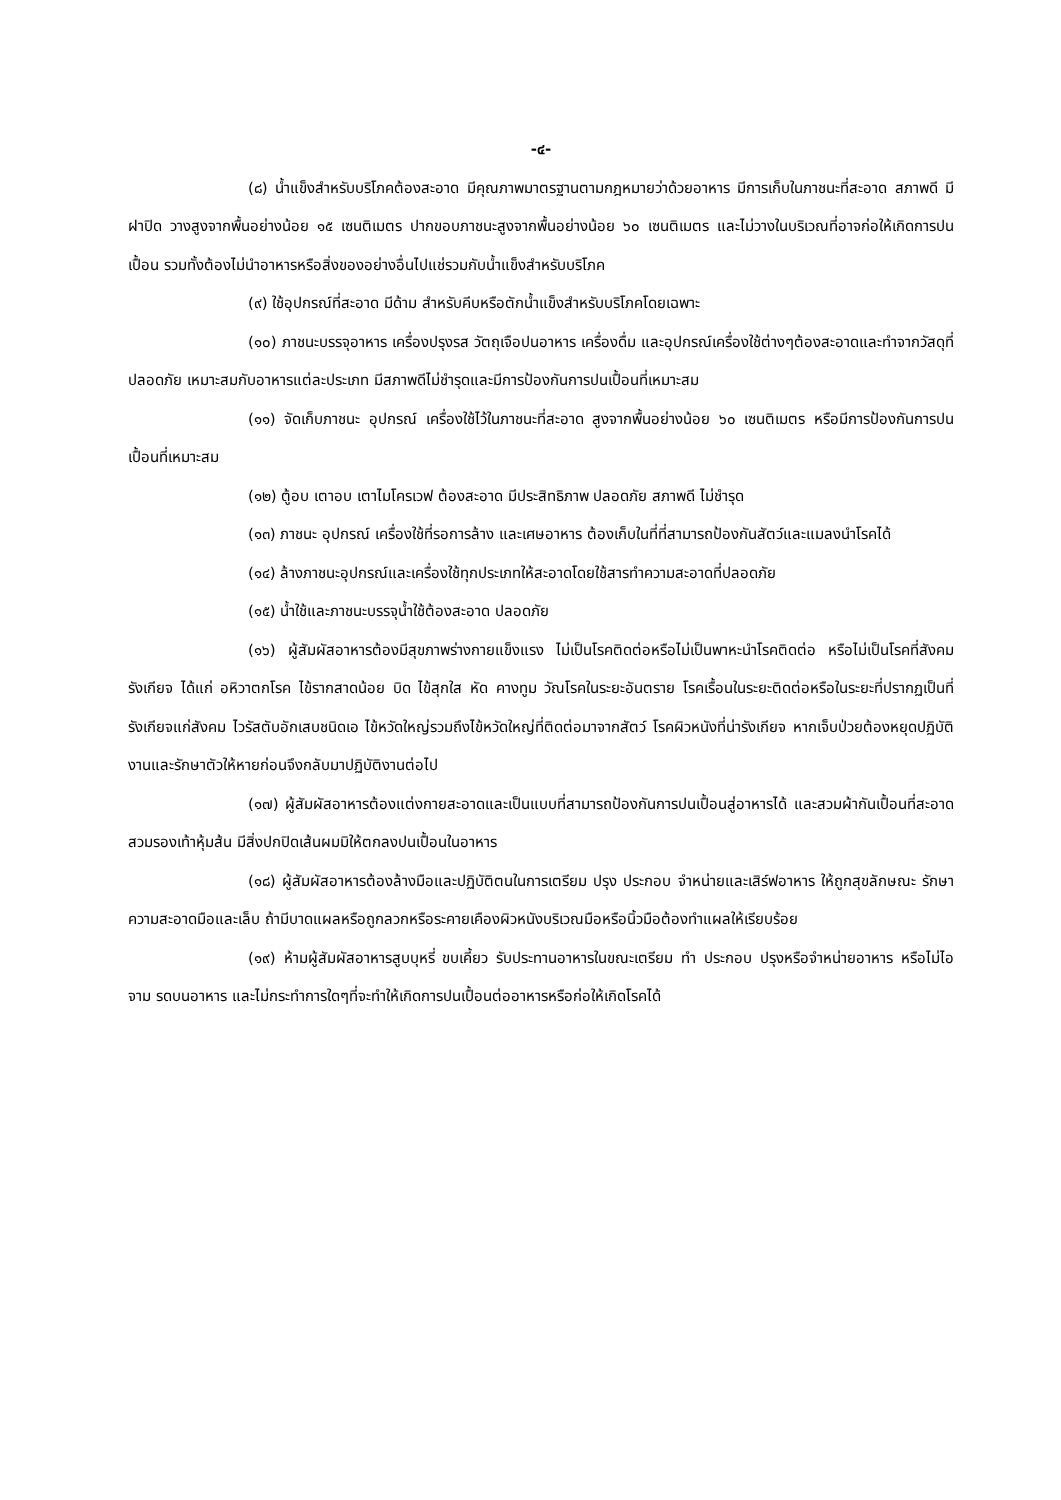-๔-
(๘) น้ำแข็งสำหรับบริโภคต้องสะอาด มีคุณภาพมาตรฐานตามกฎหมายว่าด้วยอาหาร มีการเก็บในภาชนะที่สะอาด สภาพดี มีฝาปิด วางสูงจากพื้นอย่างน้อย ๑๕ เซนติเมตร ปากขอบภาชนะสูงจากพื้นอย่างน้อย ๖๐ เซนติเมตร และไม่วางในบริเวณที่อาจก่อให้เกิดการปนเปื้อน รวมทั้งต้องไม่นำอาหารหรือสิ่งของอย่างอื่นไปแช่รวมกับน้ำแข็งสำหรับบริโภค
(๙) ใช้อุปกรณ์ที่สะอาด มีด้าม สำหรับคีบหรือตักน้ำแข็งสำหรับบริโภคโดยเฉพาะ
(๑๐) ภาชนะบรรจุอาหาร เครื่องปรุงรส วัตถุเจือปนอาหาร เครื่องดื่ม และอุปกรณ์เครื่องใช้ต่างๆต้องสะอาดและทำจากวัสดุที่ปลอดภัย เหมาะสมกับอาหารแต่ละประเภท มีสภาพดีไม่ชำรุดและมีการป้องกันการปนเปื้อนที่เหมาะสม
(๑๑) จัดเก็บภาชนะ อุปกรณ์ เครื่องใช้ไว้ในภาชนะที่สะอาด สูงจากพื้นอย่างน้อย ๖๐ เซนติเมตร หรือมีการป้องกันการปนเปื้อนที่เหมาะสม
(๑๒) ตู้อบ เตาอบ เตาไมโครเวฟ ต้องสะอาด มีประสิทธิภาพ ปลอดภัย สภาพดี ไม่ชำรุด
(๑๓) ภาชนะ อุปกรณ์ เครื่องใช้ที่รอการล้าง และเศษอาหาร ต้องเก็บในที่ที่สามารถป้องกันสัตว์และแมลงนำโรคได้
(๑๔) ล้างภาชนะอุปกรณ์และเครื่องใช้ทุกประเภทให้สะอาดโดยใช้สารทำความสะอาดที่ปลอดภัย
(๑๕) น้ำใช้และภาชนะบรรจุน้ำใช้ต้องสะอาด ปลอดภัย
(๑๖) ผู้สัมผัสอาหารต้องมีสุขภาพร่างกายแข็งแรง ไม่เป็นโรคติดต่อหรือไม่เป็นพาหะนำโรคติดต่อ หรือไม่เป็นโรคที่สังคมรังเกียจ ได้แก่ อหิวาตกโรค ไข้รากสาดน้อย บิด ไข้สุกใส หัด คางทูม วัณโรคในระยะอันตราย โรคเรื้อนในระยะติดต่อหรือในระยะที่ปรากฏเป็นที่รังเกียจแก่สังคม ไวรัสตับอักเสบชนิดเอ ไข้หวัดใหญ่รวมถึงไข้หวัดใหญ่ที่ติดต่อมาจากสัตว์ โรคผิวหนังที่น่ารังเกียจ หากเจ็บป่วยต้องหยุดปฏิบัติงานและรักษาตัวให้หายก่อนจึงกลับมาปฏิบัติงานต่อไป
(๑๗) ผู้สัมผัสอาหารต้องแต่งกายสะอาดและเป็นแบบที่สามารถป้องกันการปนเปื้อนสู่อาหารได้ และสวมผ้ากันเปื้อนที่สะอาด สวมรองเท้าหุ้มส้น มีสิ่งปกปิดเส้นผมมิให้ตกลงปนเปื้อนในอาหาร
(๑๘) ผู้สัมผัสอาหารต้องล้างมือและปฏิบัติตนในการเตรียม ปรุง ประกอบ จำหน่ายและเสิร์ฟอาหาร ให้ถูกสุขลักษณะ รักษาความสะอาดมือและเล็บ ถ้ามีบาดแผลหรือถูกลวกหรือระคายเคืองผิวหนังบริเวณมือหรือนิ้วมือต้องทำแผลให้เรียบร้อย
(๑๙) ห้ามผู้สัมผัสอาหารสูบบุหรี่ ขบเคี้ยว รับประทานอาหารในขณะเตรียม ทำ ประกอบ ปรุงหรือจำหน่ายอาหาร หรือไม่ไอ จาม รดบนอาหาร และไม่กระทำการใดๆที่จะทำให้เกิดการปนเปื้อนต่ออาหารหรือก่อให้เกิดโรคได้